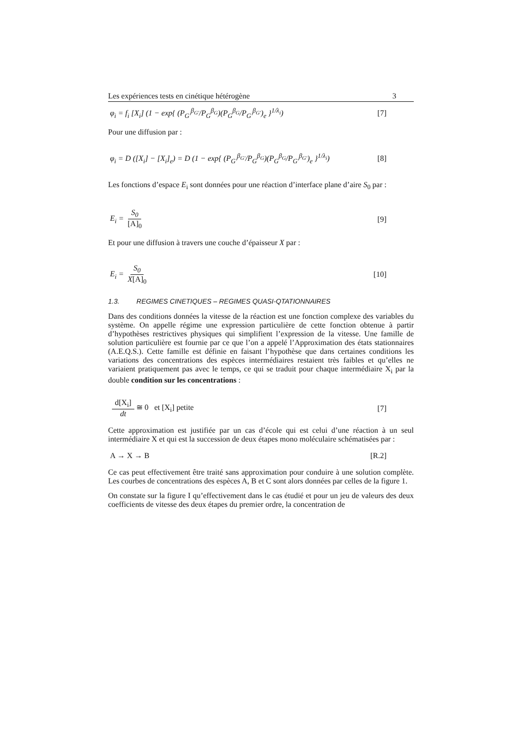Les expériences tests en cinétique hétérogène 3
φ<sub>i</sub> = f<sub>i</sub> [X<sub>i</sub>] (1 − exp{ (P<sub>G'</sub><sup>β<sub>G'</sub></sup>/P<sub>G</sub><sup>β<sub>G</sub></sup>)(P<sub>G</sub><sup>β<sub>G</sub></sup>/P<sub>G'</sub><sup>β<sub>G'</sub></sup>)<sub>e</sub> }<sup>1/λ<sub>i</sub></sup>) [7]
Pour une diffusion par :
φ<sub>i</sub> = D ([X<sub>i</sub>] − [X<sub>i</sub>]<sub>e</sub>) = D (1 − exp{ (P<sub>G'</sub><sup>β<sub>G'</sub></sup>/P<sub>G</sub><sup>β<sub>G</sub></sup>)(P<sub>G</sub><sup>β<sub>G</sub></sup>/P<sub>G'</sub><sup>β<sub>G'</sub></sup>)<sub>e</sub> }<sup>1/λ<sub>i</sub></sup>) [8]
Les fonctions d’espace E<sub>i</sub> sont données pour une réaction d’interface plane d’aire S<sub>0</sub> par :
E<sub>i</sub> = S<sub>0</sub> [A]<sub>0</sub> [9]
Et pour une diffusion à travers une couche d’épaisseur X par :
E<sub>i</sub> = S<sub>0</sub> X[A]<sub>0</sub> [10]
1.3. REGIMES CINETIQUES – REGIMES QUASI-QTATIONNAIRES
Dans des conditions données la vitesse de la réaction est une fonction complexe des variables du système. On appelle régime une expression particulière de cette fonction obtenue à partir d’hypothèses restrictives physiques qui simplifient l’expression de la vitesse. Une famille de solution particulière est fournie par ce que l’on a appelé l’Approximation des états stationnaires (A.E.Q.S.). Cette famille est définie en faisant l’hypothèse que dans certaines conditions les variations des concentrations des espèces intermédiaires restaient très faibles et qu’elles ne variaient pratiquement pas avec le temps, ce qui se traduit pour chaque intermédiaire X<sub>i</sub> par la double condition sur les concentrations :
d[X<sub>i</sub>] dt ≅ 0 et [X<sub>i</sub>] petite [7]
Cette approximation est justifiée par un cas d’école qui est celui d’une réaction à un seul intermédiaire X et qui est la succession de deux étapes mono moléculaire schématisées par :
A → X → B [R.2]
Ce cas peut effectivement être traité sans approximation pour conduire à une solution complète. Les courbes de concentrations des espèces A, B et C sont alors données par celles de la figure 1.
On constate sur la figure I qu’effectivement dans le cas étudié et pour un jeu de valeurs des deux coefficients de vitesse des deux étapes du premier ordre, la concentration de